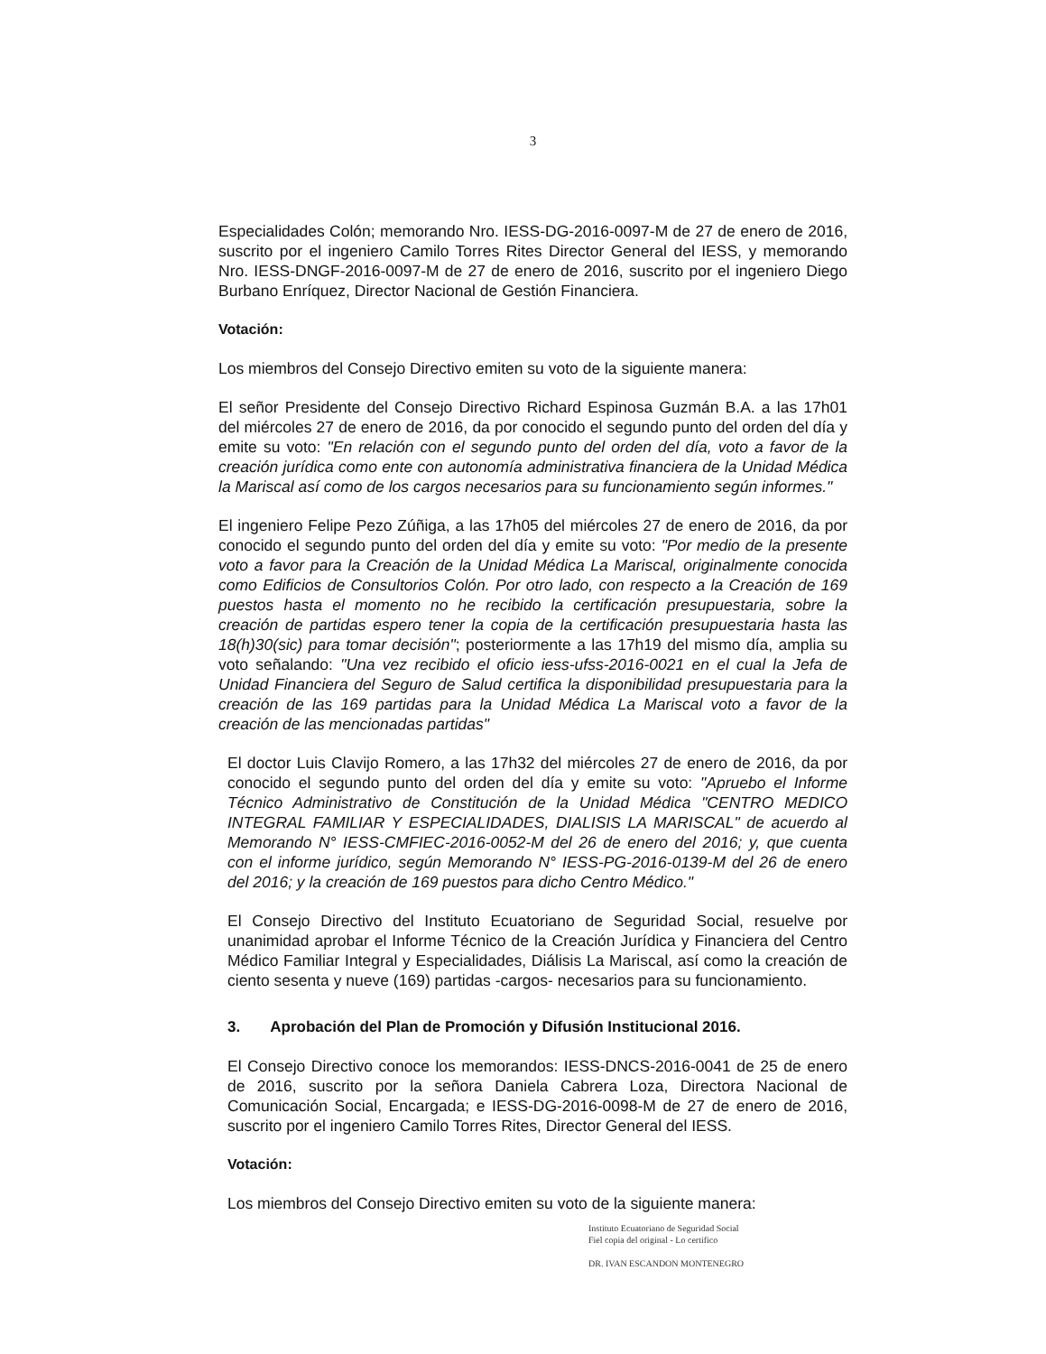3
Especialidades Colón; memorando Nro. IESS-DG-2016-0097-M de 27 de enero de 2016, suscrito por el ingeniero Camilo Torres Rites Director General del IESS, y memorando Nro. IESS-DNGF-2016-0097-M de 27 de enero de 2016, suscrito por el ingeniero Diego Burbano Enríquez, Director Nacional de Gestión Financiera.
Votación:
Los miembros del Consejo Directivo emiten su voto de la siguiente manera:
El señor Presidente del Consejo Directivo Richard Espinosa Guzmán B.A. a las 17h01 del miércoles 27 de enero de 2016, da por conocido el segundo punto del orden del día y emite su voto: "En relación con el segundo punto del orden del día, voto a favor de la creación jurídica como ente con autonomía administrativa financiera de la Unidad Médica la Mariscal así como de los cargos necesarios para su funcionamiento según informes."
El ingeniero Felipe Pezo Zúñiga, a las 17h05 del miércoles 27 de enero de 2016, da por conocido el segundo punto del orden del día y emite su voto: "Por medio de la presente voto a favor para la Creación de la Unidad Médica La Mariscal, originalmente conocida como Edificios de Consultorios Colón. Por otro lado, con respecto a la Creación de 169 puestos hasta el momento no he recibido la certificación presupuestaria, sobre la creación de partidas espero tener la copia de la certificación presupuestaria hasta las 18(h)30(sic) para tomar decisión"; posteriormente a las 17h19 del mismo día, amplia su voto señalando: "Una vez recibido el oficio iess-ufss-2016-0021 en el cual la Jefa de Unidad Financiera del Seguro de Salud certifica la disponibilidad presupuestaria para la creación de las 169 partidas para la Unidad Médica La Mariscal voto a favor de la creación de las mencionadas partidas"
El doctor Luis Clavijo Romero, a las 17h32 del miércoles 27 de enero de 2016, da por conocido el segundo punto del orden del día y emite su voto: "Apruebo el Informe Técnico Administrativo de Constitución de la Unidad Médica "CENTRO MEDICO INTEGRAL FAMILIAR Y ESPECIALIDADES, DIALISIS LA MARISCAL" de acuerdo al Memorando N° IESS-CMFIEC-2016-0052-M del 26 de enero del 2016; y, que cuenta con el informe jurídico, según Memorando N° IESS-PG-2016-0139-M del 26 de enero del 2016; y la creación de 169 puestos para dicho Centro Médico."
El Consejo Directivo del Instituto Ecuatoriano de Seguridad Social, resuelve por unanimidad aprobar el Informe Técnico de la Creación Jurídica y Financiera del Centro Médico Familiar Integral y Especialidades, Diálisis La Mariscal, así como la creación de ciento sesenta y nueve (169) partidas -cargos- necesarios para su funcionamiento.
3. Aprobación del Plan de Promoción y Difusión Institucional 2016.
El Consejo Directivo conoce los memorandos: IESS-DNCS-2016-0041 de 25 de enero de 2016, suscrito por la señora Daniela Cabrera Loza, Directora Nacional de Comunicación Social, Encargada; e IESS-DG-2016-0098-M de 27 de enero de 2016, suscrito por el ingeniero Camilo Torres Rites, Director General del IESS.
Votación:
Los miembros del Consejo Directivo emiten su voto de la siguiente manera:
Instituto Ecuatoriano de Seguridad Social
Fiel copia del original - Lo certifico
DR. IVAN ESCANDON MONTENEGRO